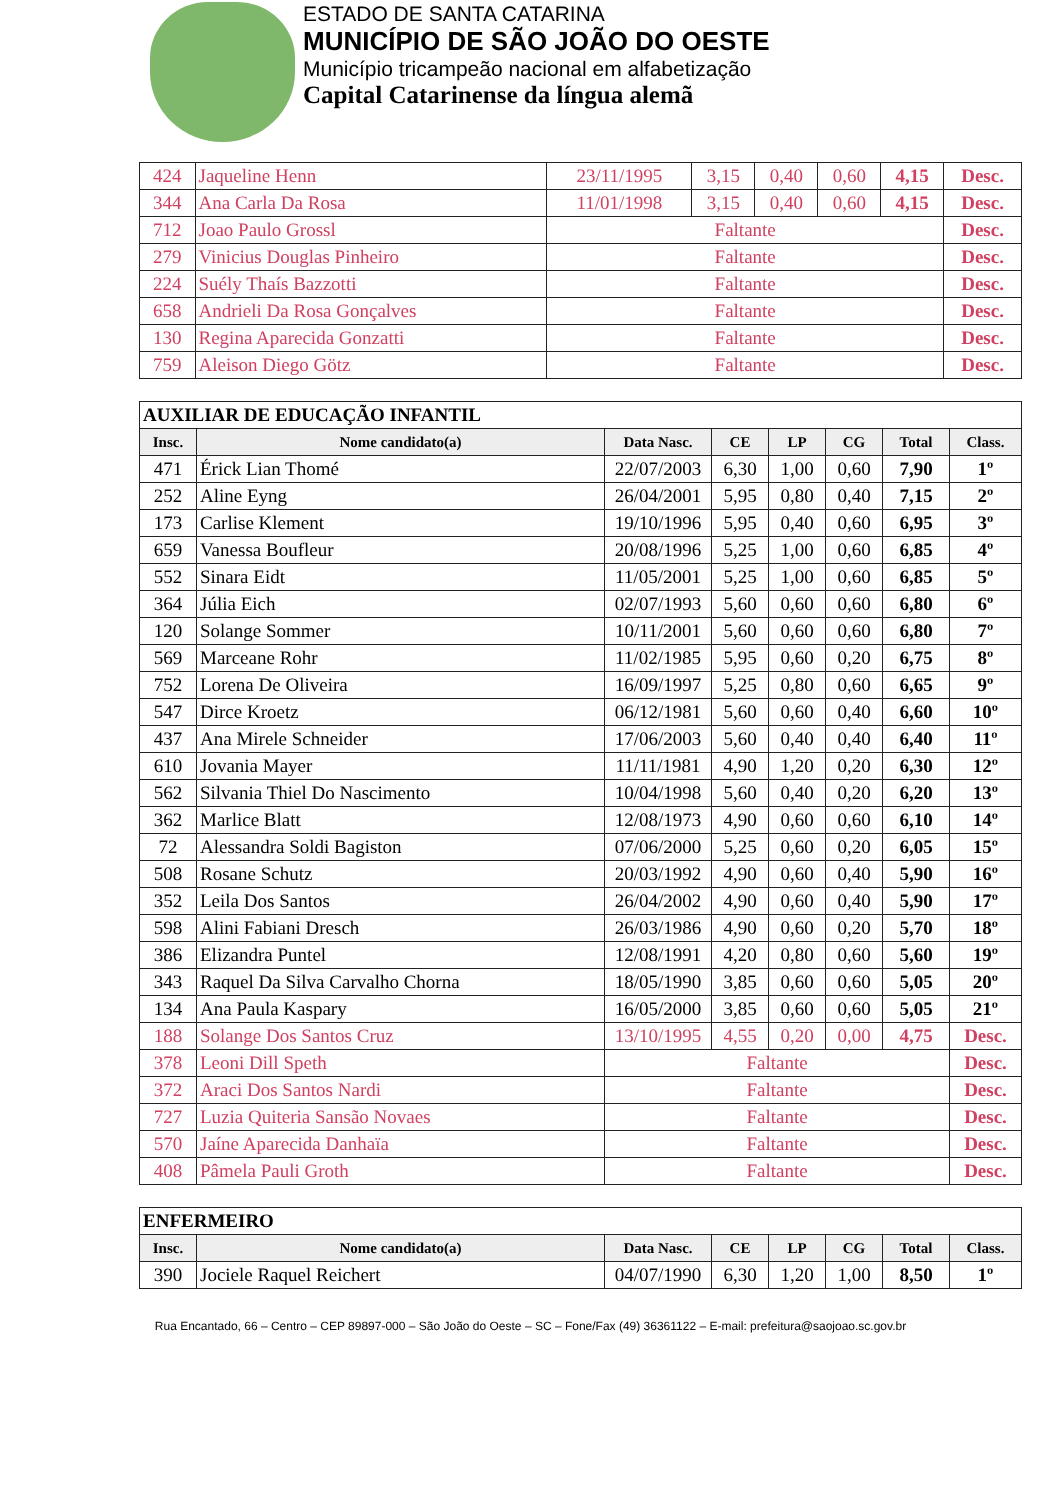ESTADO DE SANTA CATARINA
MUNICÍPIO DE SÃO JOÃO DO OESTE
Município tricampeão nacional em alfabetização
Capital Catarinense da língua alemã
| 424 | Jaqueline Henn | 23/11/1995 | 3,15 | 0,40 | 0,60 | 4,15 | Desc. |
| 344 | Ana Carla Da Rosa | 11/01/1998 | 3,15 | 0,40 | 0,60 | 4,15 | Desc. |
| 712 | Joao Paulo Grossl | Faltante | | | | | Desc. |
| 279 | Vinicius Douglas Pinheiro | Faltante | | | | | Desc. |
| 224 | Suély Thaís Bazzotti | Faltante | | | | | Desc. |
| 658 | Andrieli Da Rosa Gonçalves | Faltante | | | | | Desc. |
| 130 | Regina Aparecida Gonzatti | Faltante | | | | | Desc. |
| 759 | Aleison Diego Götz | Faltante | | | | | Desc. |
| AUXILIAR DE EDUCAÇÃO INFANTIL | | | | | | | |
| --- | --- | --- | --- | --- | --- | --- | --- |
| Insc. | Nome candidato(a) | Data Nasc. | CE | LP | CG | Total | Class. |
| 471 | Érick Lian Thomé | 22/07/2003 | 6,30 | 1,00 | 0,60 | 7,90 | 1º |
| 252 | Aline Eyng | 26/04/2001 | 5,95 | 0,80 | 0,40 | 7,15 | 2º |
| 173 | Carlise Klement | 19/10/1996 | 5,95 | 0,40 | 0,60 | 6,95 | 3º |
| 659 | Vanessa Boufleur | 20/08/1996 | 5,25 | 1,00 | 0,60 | 6,85 | 4º |
| 552 | Sinara Eidt | 11/05/2001 | 5,25 | 1,00 | 0,60 | 6,85 | 5º |
| 364 | Júlia Eich | 02/07/1993 | 5,60 | 0,60 | 0,60 | 6,80 | 6º |
| 120 | Solange Sommer | 10/11/2001 | 5,60 | 0,60 | 0,60 | 6,80 | 7º |
| 569 | Marceane Rohr | 11/02/1985 | 5,95 | 0,60 | 0,20 | 6,75 | 8º |
| 752 | Lorena De Oliveira | 16/09/1997 | 5,25 | 0,80 | 0,60 | 6,65 | 9º |
| 547 | Dirce Kroetz | 06/12/1981 | 5,60 | 0,60 | 0,40 | 6,60 | 10º |
| 437 | Ana Mirele Schneider | 17/06/2003 | 5,60 | 0,40 | 0,40 | 6,40 | 11º |
| 610 | Jovania Mayer | 11/11/1981 | 4,90 | 1,20 | 0,20 | 6,30 | 12º |
| 562 | Silvania Thiel Do Nascimento | 10/04/1998 | 5,60 | 0,40 | 0,20 | 6,20 | 13º |
| 362 | Marlice Blatt | 12/08/1973 | 4,90 | 0,60 | 0,60 | 6,10 | 14º |
| 72 | Alessandra Soldi Bagiston | 07/06/2000 | 5,25 | 0,60 | 0,20 | 6,05 | 15º |
| 508 | Rosane Schutz | 20/03/1992 | 4,90 | 0,60 | 0,40 | 5,90 | 16º |
| 352 | Leila Dos Santos | 26/04/2002 | 4,90 | 0,60 | 0,40 | 5,90 | 17º |
| 598 | Alini Fabiani Dresch | 26/03/1986 | 4,90 | 0,60 | 0,20 | 5,70 | 18º |
| 386 | Elizandra Puntel | 12/08/1991 | 4,20 | 0,80 | 0,60 | 5,60 | 19º |
| 343 | Raquel Da Silva Carvalho Chorna | 18/05/1990 | 3,85 | 0,60 | 0,60 | 5,05 | 20º |
| 134 | Ana Paula Kaspary | 16/05/2000 | 3,85 | 0,60 | 0,60 | 5,05 | 21º |
| 188 | Solange Dos Santos Cruz | 13/10/1995 | 4,55 | 0,20 | 0,00 | 4,75 | Desc. |
| 378 | Leoni Dill Speth | Faltante | | | | | Desc. |
| 372 | Araci Dos Santos Nardi | Faltante | | | | | Desc. |
| 727 | Luzia Quiteria Sansão Novaes | Faltante | | | | | Desc. |
| 570 | Jaíne Aparecida Danhaïa | Faltante | | | | | Desc. |
| 408 | Pâmela Pauli Groth | Faltante | | | | | Desc. |
| ENFERMEIRO | | | | | | | |
| --- | --- | --- | --- | --- | --- | --- | --- |
| Insc. | Nome candidato(a) | Data Nasc. | CE | LP | CG | Total | Class. |
| 390 | Jociele Raquel Reichert | 04/07/1990 | 6,30 | 1,20 | 1,00 | 8,50 | 1º |
Rua Encantado, 66 – Centro – CEP 89897-000 – São João do Oeste – SC – Fone/Fax (49) 36361122 – E-mail: prefeitura@saojoao.sc.gov.br